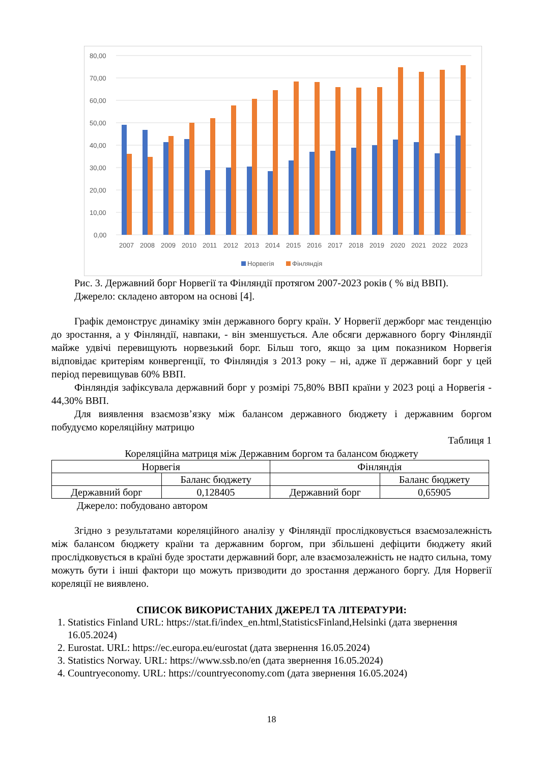80,00
70,00
60,00
50,00
40,00
30,00
20,00
10,00
0,00
2007
2008
2009
2010
2011
2012
2013
2014
2015
2016
2017
2018
2019
2020
2021
2022
2023
Норвегія
Фінляндія
Рис. 3. Державний борг Норвегії та Фінляндії протягом 2007-2023 років ( % від ВВП).
Джерело: складено автором на основі [4].
Графік демонструє динаміку змін державного боргу країн. У Норвегії держборг має тенденцію до зростання, а у Фінляндії, навпаки, - він зменшується. Але обсяги державного боргу Фінляндії майже удвічі перевищують норвезький борг. Більш того, якщо за цим показником Норвегія відповідає критеріям конвергенції, то Фінляндія з 2013 року – ні, адже її державний борг у цей період перевищував 60% ВВП.
Фінляндія зафіксувала державний борг у розмірі 75,80% ВВП країни у 2023 році а Норвегія - 44,30% ВВП.
Для виявлення взаємозв’язку між балансом державного бюджету і державним боргом побудуємо кореляційну матрицю
Таблиця 1
Кореляційна матриця між Державним боргом та балансом бюджету
| Норвегія | | Фінляндія | |
| | Баланс бюджету | | Баланс бюджету |
| Державний борг | 0,128405 | Державний борг | 0,65905 |
Джерело: побудовано автором
Згідно з результатами кореляційного аналізу у Фінляндії прослідковується взаємозалежність між балансом бюджету країни та державним боргом, при збільшені дефіцити бюджету який прослідковується в країні буде зростати державний борг, але взаємозалежність не надто сильна, тому можуть бути і інші фактори що можуть призводити до зростання держаного боргу. Для Норвегії кореляції не виявлено.
СПИСОК ВИКОРИСТАНИХ ДЖЕРЕЛ ТА ЛІТЕРАТУРИ:
1. Statistics Finland URL: https://stat.fi/index_en.html,StatisticsFinland,Helsinki (дата звернення 16.05.2024)
2. Eurostat. URL: https://ec.europa.eu/eurostat (дата звернення 16.05.2024)
3. Statistics Norway. URL: https://www.ssb.no/en (дата звернення 16.05.2024)
4. Countryeconomy. URL: https://countryeconomy.com (дата звернення 16.05.2024)
18